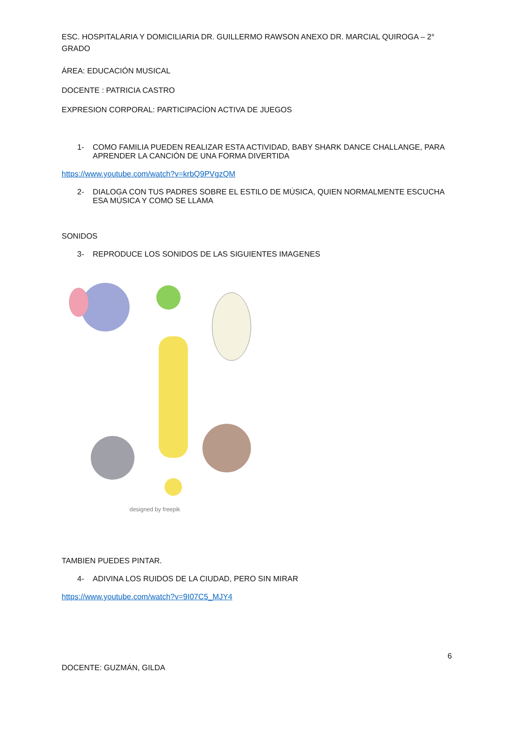ESC. HOSPITALARIA Y DOMICILIARIA DR. GUILLERMO RAWSON ANEXO DR. MARCIAL QUIROGA – 2° GRADO
ÁREA: EDUCACIÓN MUSICAL
DOCENTE : PATRICIA CASTRO
EXPRESION CORPORAL: PARTICIPACÍON ACTIVA DE JUEGOS
1- COMO FAMILIA PUEDEN REALIZAR ESTA ACTIVIDAD, BABY SHARK DANCE CHALLANGE, PARA APRENDER LA CANCIÓN DE UNA FORMA DIVERTIDA
https://www.youtube.com/watch?v=krbQ9PVgzQM
2- DIALOGA CON TUS PADRES SOBRE EL ESTILO DE MÚSICA, QUIEN NORMALMENTE ESCUCHA ESA MÚSICA Y COMO SE LLAMA
SONIDOS
3- REPRODUCE LOS SONIDOS DE LAS SIGUIENTES IMAGENES
designed by freepik
TAMBIEN PUEDES PINTAR.
4- ADIVINA LOS RUIDOS DE LA CIUDAD, PERO SIN MIRAR
https://www.youtube.com/watch?v=9I07C5_MJY4
6
DOCENTE: GUZMÁN, GILDA